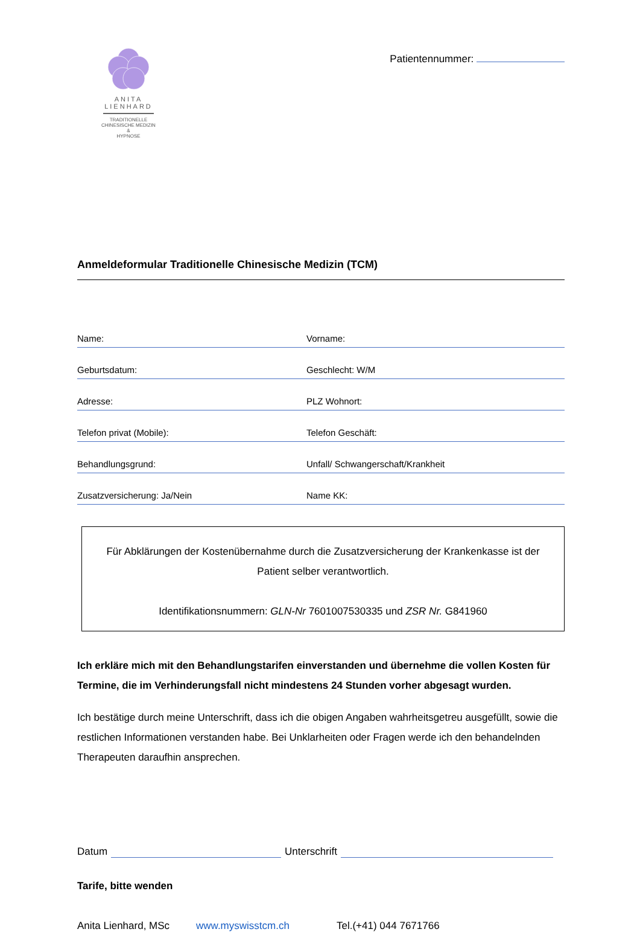ANITA
LIENHARD
TRADITIONELLE
CHINESISCHE MEDIZIN
&
HYPNOSE
Patientennummer:
Anmeldeformular Traditionelle Chinesische Medizin (TCM)
Name: Vorname:
Geburtsdatum: Geschlecht: W/M
Adresse: PLZ Wohnort:
Telefon privat (Mobile): Telefon Geschäft:
Behandlungsgrund: Unfall/ Schwangerschaft/Krankheit
Zusatzversicherung: Ja/Nein Name KK:
Für Abklärungen der Kostenübernahme durch die Zusatzversicherung der Krankenkasse ist der Patient selber verantwortlich.
Identifikationsnummern: GLN-Nr 7601007530335 und ZSR Nr. G841960
Ich erkläre mich mit den Behandlungstarifen einverstanden und übernehme die vollen Kosten für Termine, die im Verhinderungsfall nicht mindestens 24 Stunden vorher abgesagt wurden.
Ich bestätige durch meine Unterschrift, dass ich die obigen Angaben wahrheitsgetreu ausgefüllt, sowie die restlichen Informationen verstanden habe. Bei Unklarheiten oder Fragen werde ich den behandelnden Therapeuten daraufhin ansprechen.
Datum
Unterschrift
Tarife, bitte wenden
Anita Lienhard, MSc www.myswisstcm.ch Tel.(+41) 044 7671766